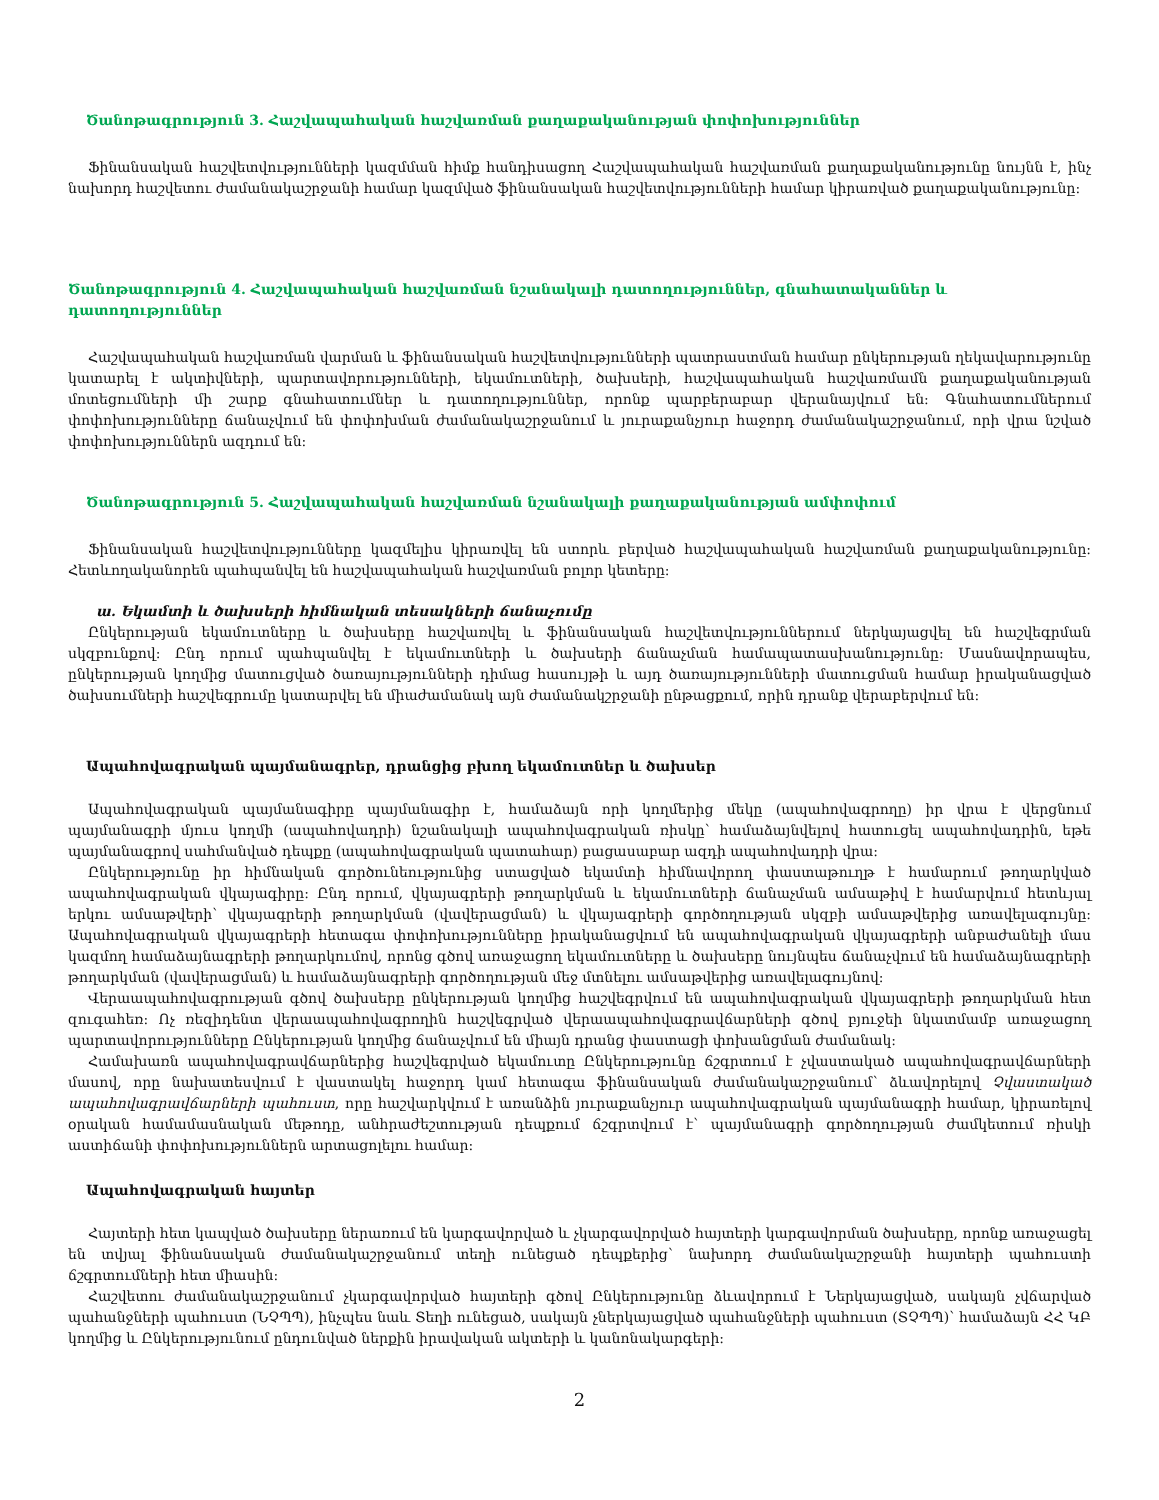Ծանոթագրություն 3. Հաշվապահական հաշվառման քաղաքականության փոփոխություններ
Ֆինանսական հաշվետվությունների կազմման հիմք հանդիսացող Հաշվապահական հաշվառման քաղաքականությունը նույնն է, ինչ նախորդ հաշվետու ժամանակաշրջանի համար կազմված ֆինանսական հաշվետվությունների համար կիրառված քաղաքականությունը:
Ծանոթագրություն 4. Հաշվապահական հաշվառման նշանակալի դատողություններ, գնահատականներ և դատողություններ
Հաշվապահական հաշվառման վարման և ֆինանսական հաշվետվությունների պատրաստման համար ընկերության ղեկավարությունը կատարել է ակտիվների, պարտավորությունների, եկամուտների, ծախսերի, հաշվապահական հաշվառմամն քաղաքականության մոտեցումների մի շարք գնահատումներ և դատողություններ, որոնք պարբերաբար վերանայվում են: Գնահատումներում փոփոխությունները ճանաչվում են փոփոխման ժամանակաշրջանում և յուրաքանչյուր հաջորդ ժամանակաշրջանում, որի վրա նշված փոփոխություններն ազդում են:
Ծանոթագրություն 5. Հաշվապահական հաշվառման նշանակալի քաղաքականության ամփոփում
Ֆինանսական հաշվետվությունները կազմելիս կիրառվել են ստորև բերված հաշվապահական հաշվառման քաղաքականությունը: Հետևողականորեն պահպանվել են հաշվապահական հաշվառման բոլոր կետերը:
ա. Եկամտի և ծախսերի հիմնական տեսակների ճանաչումը
Ընկերության եկամուտները և ծախսերը հաշվառվել և ֆինանսական հաշվետվություններում ներկայացվել են հաշվեգրման սկզբունքով: Ընդ որում պահպանվել է եկամուտների և ծախսերի ճանաչման համապատասխանությունը: Մասնավորապես, ընկերության կողմից մատուցված ծառայությունների դիմաց հասույթի և այդ ծառայությունների մատուցման համար իրականացված ծախսումների հաշվեգրումը կատարվել են միաժամանակ այն ժամանակշրջանի ընթացքում, որին դրանք վերաբերվում են:
Ապահովագրական պայմանագրեր, դրանցից բխող եկամուտներ և ծախսեր
Ապահովագրական պայմանագիրը պայմանագիր է, համաձայն որի կողմերից մեկը (ապահովագրողը) իր վրա է վերցնում պայմանագրի մյուս կողմի (ապահովադրի) նշանակալի ապահովագրական ռիսկը՝ համաձայնվելով հատուցել ապահովադրին, եթե պայմանագրով սահմանված դեպքը (ապահովագրական պատահար) բացասաբար ազդի ապահովադրի վրա:
Ընկերությունը իր հիմնական գործունեությունից ստացված եկամտի հիմնավորող փաստաթուղթ է համարում թողարկված ապահովագրական վկայագիրը: Ընդ որում, վկայագրերի թողարկման և եկամուտների ճանաչման ամսաթիվ է համարվում հետևյալ երկու ամսաթվերի՝ վկայագրերի թողարկման (վավերացման) և վկայագրերի գործողության սկզբի ամսաթվերից առավելագույնը: Ապահովագրական վկայագրերի հետագա փոփոխությունները իրականացվում են ապահովագրական վկայագրերի անբաժանելի մաս կազմող համաձայնագրերի թողարկումով, որոնց գծով առաջացող եկամուտները և ծախսերը նույնպես ճանաչվում են համաձայնագրերի թողարկման (վավերացման) և համաձայնագրերի գործողության մեջ մտնելու ամսաթվերից առավելագույնով:
Վերաապահովագրության գծով ծախսերը ընկերության կողմից հաշվեգրվում են ապահովագրական վկայագրերի թողարկման հետ զուգահեռ: Ոչ ռեզիդենտ վերաապահովագրողին հաշվեգրված վերաապահովագրավճարների գծով բյուջեի նկատմամբ առաջացող պարտավորությունները Ընկերության կողմից ճանաչվում են միայն դրանց փաստացի փոխանցման ժամանակ:
Համախառն ապահովագրավճարներից հաշվեգրված եկամուտը Ընկերությունը ճշգրտում է չվաստակած ապահովագրավճարների մասով, որը նախատեսվում է վաստակել հաջորդ կամ հետագա ֆինանսական ժամանակաշրջանում՝ ձևավորելով Չվաստակած ապահովագրավճարների պահուստ, որը հաշվարկվում է առանձին յուրաքանչյուր ապահովագրական պայմանագրի համար, կիրառելով օրական համամասնական մեթոդը, անհրաժեշտության դեպքում ճշգրտվում է՝ պայմանագրի գործողության ժամկետում ռիսկի աստիճանի փոփոխություններն արտացոլելու համար:
Ապահովագրական հայտեր
Հայտերի հետ կապված ծախսերը ներառում են կարգավորված և չկարգավորված հայտերի կարգավորման ծախսերը, որոնք առաջացել են տվյալ ֆինանսական ժամանակաշրջանում տեղի ունեցած դեպքերից՝ նախորդ ժամանակաշրջանի հայտերի պահուստի ճշգրտումների հետ միասին:
Հաշվետու ժամանակաշրջանում չկարգավորված հայտերի գծով Ընկերությունը ձևավորում է Ներկայացված, սակայն չվճարված պահանջների պահուստ (ՆՉՊՊ), ինչպես նաև Տեղի ունեցած, սակայն չներկայացված պահանջների պահուստ (ՏՉՊՊ)՝ համաձայն ՀՀ ԿԲ կողմից և Ընկերությունում ընդունված ներքին իրավական ակտերի և կանոնակարգերի:
2